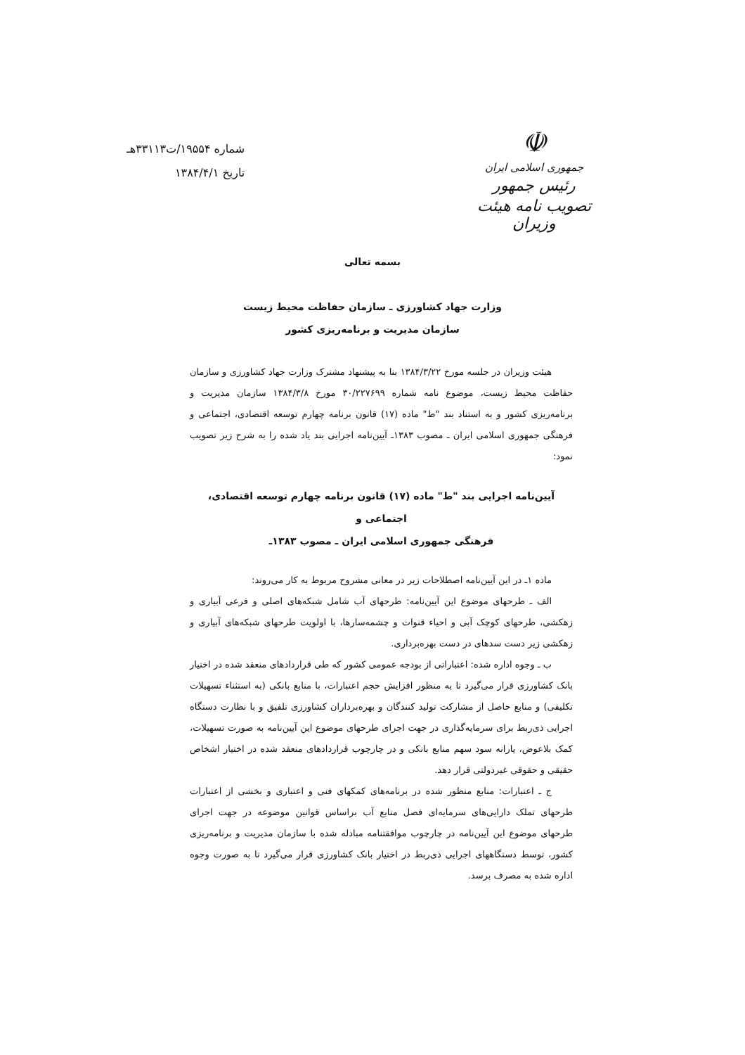☫
جمهوری اسلامی ایران
رئیس جمهور
تصویب نامه هیئت وزیران
شماره ۱۹۵۵۴/ت۳۳۱۱۳هـ
تاریخ ۱۳۸۴/۴/۱
بسمه تعالی
وزارت جهاد کشاورزی ـ سازمان حفاظت محیط زیست
سازمان مدیریت و برنامه‌ریزی کشور
هیئت وزیران در جلسه مورخ ۱۳۸۴/۳/۲۲ بنا به پیشنهاد مشترک وزارت جهاد کشاورزی و سازمان حفاظت محیط زیست، موضوع نامه شماره ۳۰/۲۲۷۶۹۹ مورخ ۱۳۸۴/۳/۸ سازمان مدیریت و برنامه‌ریزی کشور و به استناد بند "ط" ماده (۱۷) قانون برنامه چهارم توسعه اقتصادی، اجتماعی و فرهنگی جمهوری اسلامی ایران ـ مصوب ۱۳۸۳ـ آیین‌نامه اجرایی بند یاد شده را به شرح زیر تصویب نمود:
آیین‌نامه اجرایی بند "ط" ماده (۱۷) قانون برنامه چهارم توسعه اقتصادی، اجتماعی و
فرهنگی جمهوری اسلامی ایران ـ مصوب ۱۳۸۳ـ
ماده ۱ـ در این آیین‌نامه اصطلاحات زیر در معانی مشروح مربوط به کار می‌روند:
الف ـ طرحهای موضوع این آیین‌نامه: طرحهای آب شامل شبکه‌های اصلی و فرعی آبیاری و زهکشی، طرحهای کوچک آبی و احیاء قنوات و چشمه‌سارها، با اولویت طرحهای شبکه‌های آبیاری و زهکشی زیر دست سدهای در دست بهره‌برداری.
ب ـ وجوه اداره شده: اعتباراتی از بودجه عمومی کشور که طی قراردادهای منعقد شده در اختیار بانک کشاورزی قرار می‌گیرد تا به منظور افزایش حجم اعتبارات، با منابع بانکی (به استثناء تسهیلات تکلیفی) و منابع حاصل از مشارکت تولید کنندگان و بهره‌برداران کشاورزی تلفیق و با نظارت دستگاه اجرایی ذی‌ربط برای سرمایه‌گذاری در جهت اجرای طرحهای موضوع این آیین‌نامه به صورت تسهیلات، کمک بلاعوض، یارانه سود سهم منابع بانکی و در چارچوب قراردادهای منعقد شده در اختیار اشخاص حقیقی و حقوقی غیردولتی قرار دهد.
ج ـ اعتبارات: منابع منظور شده در برنامه‌های کمکهای فنی و اعتباری و بخشی از اعتبارات طرحهای تملک دارایی‌های سرمایه‌ای فصل منابع آب براساس قوانین موضوعه در جهت اجرای طرحهای موضوع این آیین‌نامه در چارچوب موافقتنامه مبادله شده با سازمان مدیریت و برنامه‌ریزی کشور، توسط دستگاههای اجرایی ذی‌ربط در اختیار بانک کشاورزی قرار می‌گیرد تا به صورت وجوه اداره شده به مصرف برسد.